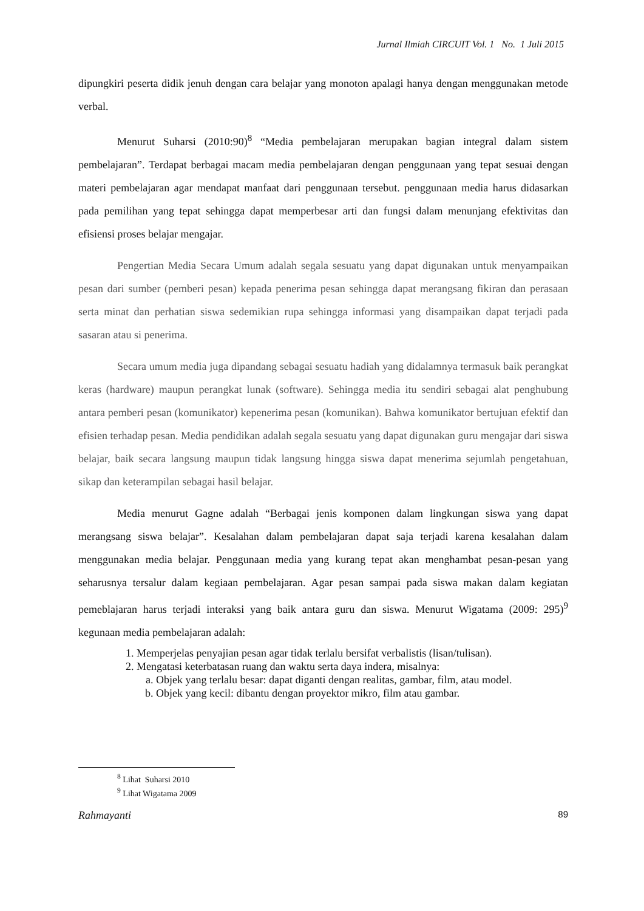Jurnal Ilmiah CIRCUIT Vol. 1 No. 1 Juli 2015
dipungkiri peserta didik jenuh dengan cara belajar yang monoton apalagi hanya dengan menggunakan metode verbal.
Menurut Suharsi (2010:90)<sup>8</sup> “Media pembelajaran merupakan bagian integral dalam sistem pembelajaran”. Terdapat berbagai macam media pembelajaran dengan penggunaan yang tepat sesuai dengan materi pembelajaran agar mendapat manfaat dari penggunaan tersebut. penggunaan media harus didasarkan pada pemilihan yang tepat sehingga dapat memperbesar arti dan fungsi dalam menunjang efektivitas dan efisiensi proses belajar mengajar.
Pengertian Media Secara Umum adalah segala sesuatu yang dapat digunakan untuk menyampaikan pesan dari sumber (pemberi pesan) kepada penerima pesan sehingga dapat merangsang fikiran dan perasaan serta minat dan perhatian siswa sedemikian rupa sehingga informasi yang disampaikan dapat terjadi pada sasaran atau si penerima.
Secara umum media juga dipandang sebagai sesuatu hadiah yang didalamnya termasuk baik perangkat keras (hardware) maupun perangkat lunak (software). Sehingga media itu sendiri sebagai alat penghubung antara pemberi pesan (komunikator) kepenerima pesan (komunikan). Bahwa komunikator bertujuan efektif dan efisien terhadap pesan. Media pendidikan adalah segala sesuatu yang dapat digunakan guru mengajar dari siswa belajar, baik secara langsung maupun tidak langsung hingga siswa dapat menerima sejumlah pengetahuan, sikap dan keterampilan sebagai hasil belajar.
Media menurut Gagne adalah “Berbagai jenis komponen dalam lingkungan siswa yang dapat merangsang siswa belajar”. Kesalahan dalam pembelajaran dapat saja terjadi karena kesalahan dalam menggunakan media belajar. Penggunaan media yang kurang tepat akan menghambat pesan-pesan yang seharusnya tersalur dalam kegiaan pembelajaran. Agar pesan sampai pada siswa makan dalam kegiatan pemeblajaran harus terjadi interaksi yang baik antara guru dan siswa. Menurut Wigatama (2009: 295)<sup>9</sup> kegunaan media pembelajaran adalah:
1. Memperjelas penyajian pesan agar tidak terlalu bersifat verbalistis (lisan/tulisan).
2. Mengatasi keterbatasan ruang dan waktu serta daya indera, misalnya:
a. Objek yang terlalu besar: dapat diganti dengan realitas, gambar, film, atau model.
b. Objek yang kecil: dibantu dengan proyektor mikro, film atau gambar.
<sup>8</sup> Lihat Suharsi 2010
<sup>9</sup> Lihat Wigatama 2009
Rahmayanti 89